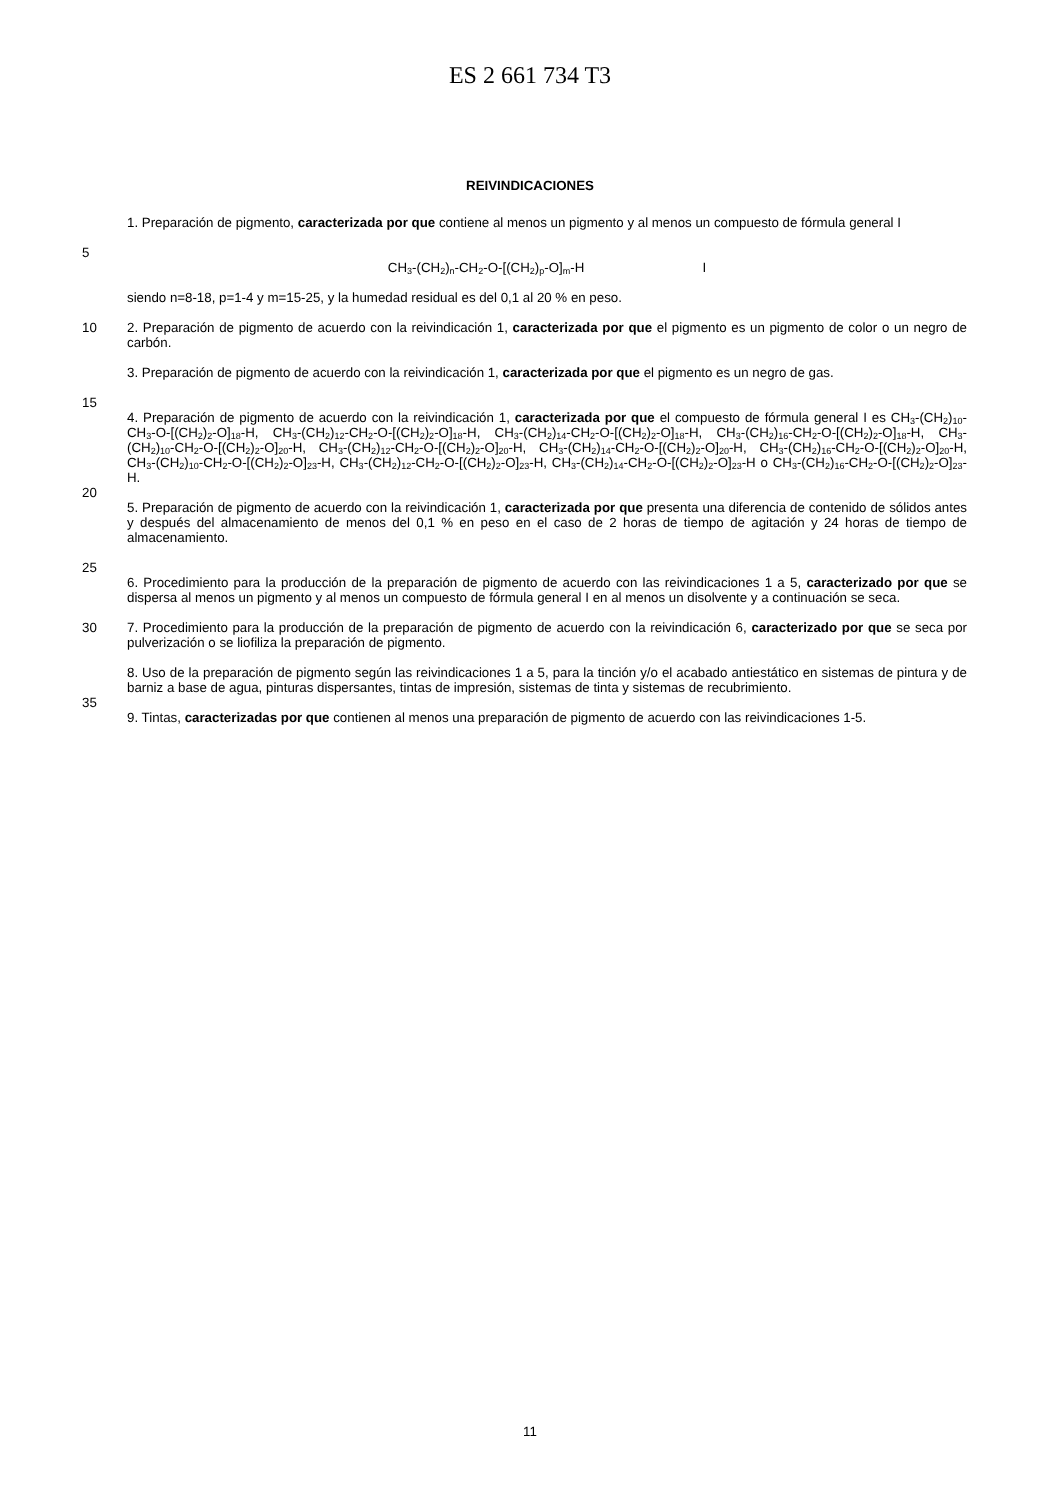ES 2 661 734 T3
REIVINDICACIONES
1. Preparación de pigmento, caracterizada por que contiene al menos un pigmento y al menos un compuesto de fórmula general I
5
CH<sub>3</sub>-(CH<sub>2</sub>)<sub>n</sub>-CH<sub>2</sub>-O-[(CH<sub>2</sub>)<sub>p</sub>-O]<sub>m</sub>-H I
siendo n=8-18, p=1-4 y m=15-25, y la humedad residual es del 0,1 al 20 % en peso.
10 2. Preparación de pigmento de acuerdo con la reivindicación 1, caracterizada por que el pigmento es un pigmento de color o un negro de carbón.
3. Preparación de pigmento de acuerdo con la reivindicación 1, caracterizada por que el pigmento es un negro de gas.
15
20 4. Preparación de pigmento de acuerdo con la reivindicación 1, caracterizada por que el compuesto de fórmula general I es CH<sub>3</sub>-(CH<sub>2</sub>)<sub>10</sub>-CH<sub>3</sub>-O-[(CH<sub>2</sub>)<sub>2</sub>-O]<sub>18</sub>-H, CH<sub>3</sub>-(CH<sub>2</sub>)<sub>12</sub>-CH<sub>2</sub>-O-[(CH<sub>2</sub>)<sub>2</sub>-O]<sub>18</sub>-H, CH<sub>3</sub>-(CH<sub>2</sub>)<sub>14</sub>-CH<sub>2</sub>-O-[(CH<sub>2</sub>)<sub>2</sub>-O]<sub>18</sub>-H, CH<sub>3</sub>-(CH<sub>2</sub>)<sub>16</sub>-CH<sub>2</sub>-O-[(CH<sub>2</sub>)<sub>2</sub>-O]<sub>18</sub>-H, CH<sub>3</sub>-(CH<sub>2</sub>)<sub>10</sub>-CH<sub>2</sub>-O-[(CH<sub>2</sub>)<sub>2</sub>-O]<sub>20</sub>-H, CH<sub>3</sub>-(CH<sub>2</sub>)<sub>12</sub>-CH<sub>2</sub>-O-[(CH<sub>2</sub>)<sub>2</sub>-O]<sub>20</sub>-H, CH<sub>3</sub>-(CH<sub>2</sub>)<sub>14</sub>-CH<sub>2</sub>-O-[(CH<sub>2</sub>)<sub>2</sub>-O]<sub>20</sub>-H, CH<sub>3</sub>-(CH<sub>2</sub>)<sub>16</sub>-CH<sub>2</sub>-O-[(CH<sub>2</sub>)<sub>2</sub>-O]<sub>20</sub>-H, CH<sub>3</sub>-(CH<sub>2</sub>)<sub>10</sub>-CH<sub>2</sub>-O-[(CH<sub>2</sub>)<sub>2</sub>-O]<sub>23</sub>-H, CH<sub>3</sub>-(CH<sub>2</sub>)<sub>12</sub>-CH<sub>2</sub>-O-[(CH<sub>2</sub>)<sub>2</sub>-O]<sub>23</sub>-H, CH<sub>3</sub>-(CH<sub>2</sub>)<sub>14</sub>-CH<sub>2</sub>-O-[(CH<sub>2</sub>)<sub>2</sub>-O]<sub>23</sub>-H o CH<sub>3</sub>-(CH<sub>2</sub>)<sub>16</sub>-CH<sub>2</sub>-O-[(CH<sub>2</sub>)<sub>2</sub>-O]<sub>23</sub>-H.
5. Preparación de pigmento de acuerdo con la reivindicación 1, caracterizada por que presenta una diferencia de contenido de sólidos antes y después del almacenamiento de menos del 0,1 % en peso en el caso de 2 horas de tiempo de agitación y 24 horas de tiempo de almacenamiento.
25
6. Procedimiento para la producción de la preparación de pigmento de acuerdo con las reivindicaciones 1 a 5, caracterizado por que se dispersa al menos un pigmento y al menos un compuesto de fórmula general I en al menos un disolvente y a continuación se seca.
30 7. Procedimiento para la producción de la preparación de pigmento de acuerdo con la reivindicación 6, caracterizado por que se seca por pulverización o se liofiliza la preparación de pigmento.
35 8. Uso de la preparación de pigmento según las reivindicaciones 1 a 5, para la tinción y/o el acabado antiestático en sistemas de pintura y de barniz a base de agua, pinturas dispersantes, tintas de impresión, sistemas de tinta y sistemas de recubrimiento.
9. Tintas, caracterizadas por que contienen al menos una preparación de pigmento de acuerdo con las reivindicaciones 1-5.
11